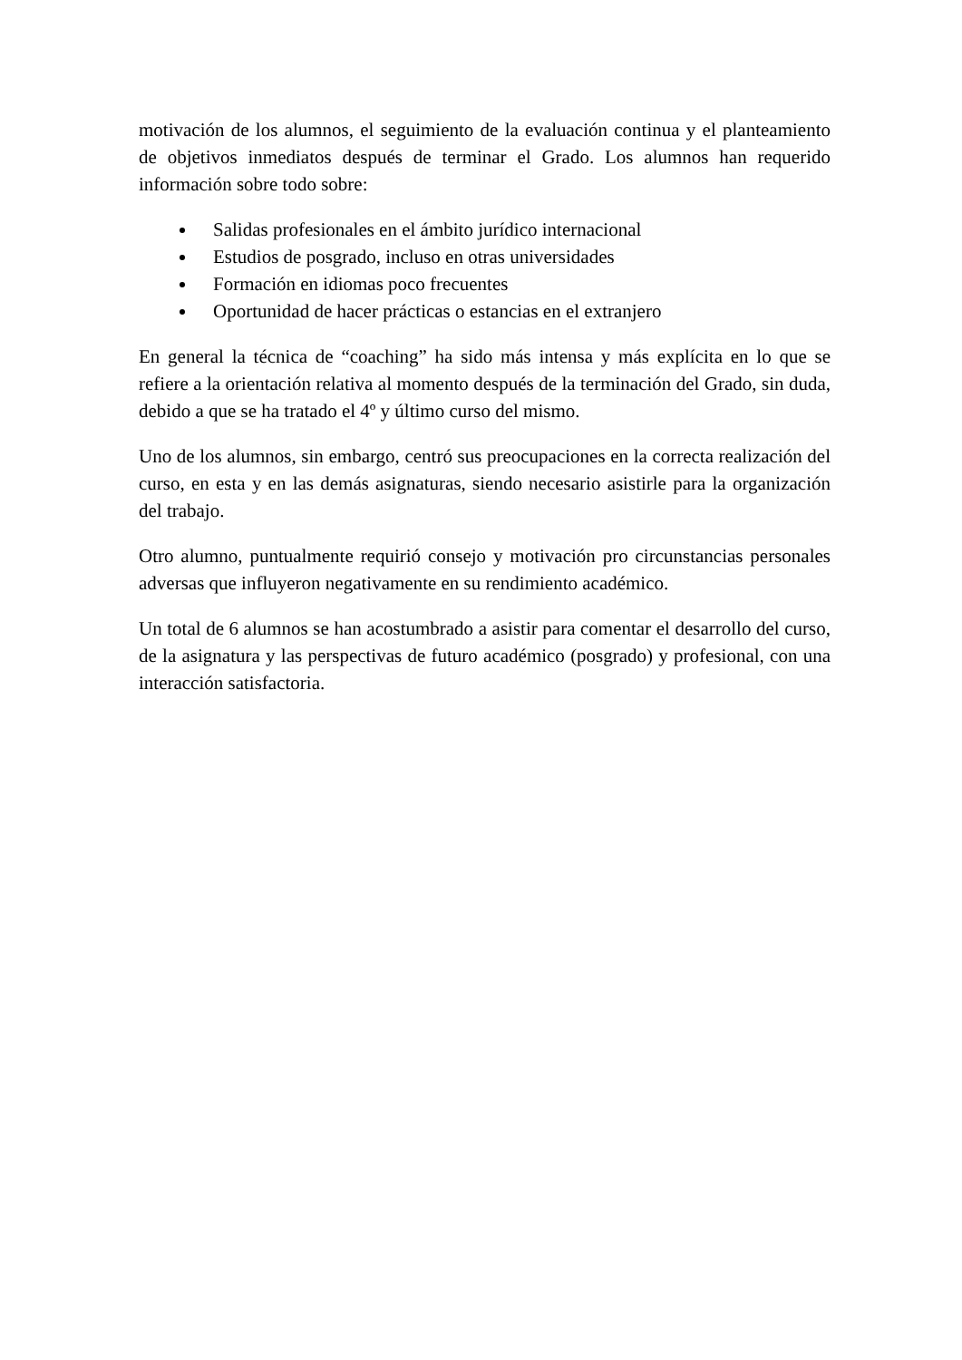motivación de los alumnos, el seguimiento de la evaluación continua y el planteamiento de objetivos inmediatos después de terminar el Grado. Los alumnos han requerido información sobre todo sobre:
Salidas profesionales en el ámbito jurídico internacional
Estudios de posgrado, incluso en otras universidades
Formación en idiomas poco frecuentes
Oportunidad de hacer prácticas o estancias en el extranjero
En general la técnica de “coaching” ha sido más intensa y más explícita en lo que se refiere a la orientación relativa al momento después de la terminación del Grado, sin duda, debido a que se ha tratado el 4º y último curso del mismo.
Uno de los alumnos, sin embargo, centró sus preocupaciones en la correcta realización del curso, en esta y en las demás asignaturas, siendo necesario asistirle para la organización del trabajo.
Otro alumno, puntualmente requirió consejo y motivación pro circunstancias personales adversas que influyeron negativamente en su rendimiento académico.
Un total de 6 alumnos se han acostumbrado a asistir para comentar el desarrollo del curso, de la asignatura y las perspectivas de futuro académico (posgrado) y profesional, con una interacción satisfactoria.